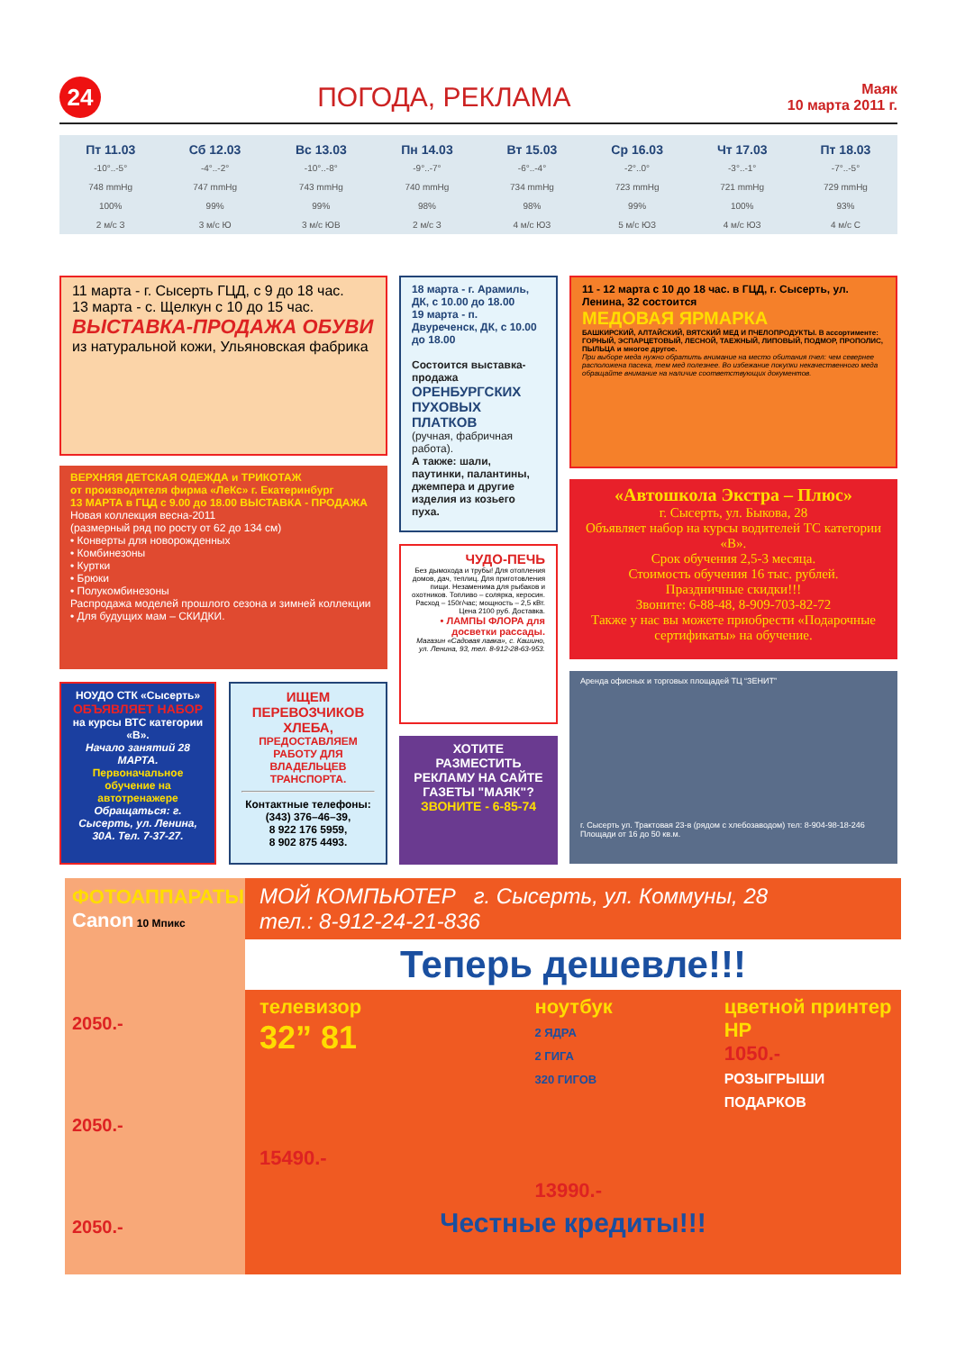24
ПОГОДА, РЕКЛАМА
Маяк
10 марта 2011 г.
| Пт 11.03 | Сб 12.03 | Вс 13.03 | Пн 14.03 | Вт 15.03 | Ср 16.03 | Чт 17.03 | Пт 18.03 |
| --- | --- | --- | --- | --- | --- | --- | --- |
| -10°..-5° | -4°..-2° | -10°..-8° | -9°..-7° | -6°..-4° | -2°..0° | -3°..-1° | -7°..-5° |
| 748 mmHg | 747 mmHg | 743 mmHg | 740 mmHg | 734 mmHg | 723 mmHg | 721 mmHg | 729 mmHg |
| 100% | 99% | 99% | 98% | 98% | 99% | 100% | 93% |
| 2 м/с З | 3 м/с Ю | 3 м/с ЮВ | 2 м/с З | 4 м/с ЮЗ | 5 м/с ЮЗ | 4 м/с ЮЗ | 4 м/с С |
11 марта - г. Сысерть ГЦД, с 9 до 18 час.
13 марта - с. Щелкун с 10 до 15 час.
ВЫСТАВКА-ПРОДАЖА ОБУВИ
из натуральной кожи, Ульяновская фабрика
18 марта - г. Арамиль, ДК, с 10.00 до 18.00
19 марта - п. Двуреченск, ДК, с 10.00 до 18.00
Состоится выставка-продажа
ОРЕНБУРГСКИХ ПУХОВЫХ ПЛАТКОВ
(ручная, фабричная работа).
А также: шали, паутинки, палантины, джемпера и другие изделия из козьего пуха.
11 - 12 марта с 10 до 18 час. в ГЦД, г. Сысерть, ул. Ленина, 32 состоится
МЕДОВАЯ ЯРМАРКА
БАШКИРСКИЙ, АЛТАЙСКИЙ, ВЯТСКИЙ МЕД И ПЧЕЛОПРОДУКТЫ. В ассортименте: ГОРНЫЙ, ЭСПАРЦЕТОВЫЙ, ЛЕСНОЙ, ТАЕЖНЫЙ, ЛИПОВЫЙ, ПОДМОР, ПРОПОЛИС, ПЫЛЬЦА и многое другое.
При выборе меда нужно обратить внимание на место обитания пчел: чем севернее расположена пасека, тем мед полезнее. Во избежание покупки некачественного меда обращайте внимание на наличие соответствующих документов.
ВЕРХНЯЯ ДЕТСКАЯ ОДЕЖДА и ТРИКОТАЖ
от производителя фирма «ЛеКс» г. Екатеринбург
13 МАРТА в ГЦД с 9.00 до 18.00 ВЫСТАВКА - ПРОДАЖА
Новая коллекция весна-2011
(размерный ряд по росту от 62 до 134 см)
• Конверты для новорожденных
• Комбинезоны
• Куртки
• Брюки
• Полукомбинезоны
Распродажа моделей прошлого сезона и зимней коллекции
• Для будущих мам – СКИДКИ.
«Автошкола Экстра – Плюс»
г. Сысерть, ул. Быкова, 28
Объявляет набор на курсы водителей ТС категории «В».
Срок обучения 2,5-3 месяца.
Стоимость обучения 16 тыс. рублей.
Праздничные скидки!!!
Звоните: 6-88-48, 8-909-703-82-72
Также у нас вы можете приобрести «Подарочные сертификаты» на обучение.
ЧУДО-ПЕЧЬ
Без дымохода и трубы! Для отопления домов, дач, теплиц. Для приготовления пищи. Незаменима для рыбаков и охотников. Топливо – солярка, керосин. Расход – 150г/час; мощность – 2,5 кВт. Цена 2100 руб. Доставка.
• ЛАМПЫ ФЛОРА для досветки рассады.
Магазин «Садовая лавка», с. Кашино, ул. Ленина, 93, тел. 8-912-28-63-953.
Аренда офисных и торговых площадей ТЦ “ЗЕНИТ”
г. Сысерть ул. Трактовая 23-в (рядом с хлебозаводом) тел: 8-904-98-18-246
Площади от 16 до 50 кв.м.
НОУДО СТК «Сысерть»
ОБЪЯВЛЯЕТ НАБОР
на курсы ВТС категории «В».
Начало занятий 28 МАРТА.
Первоначальное обучение на автотренажере
Обращаться: г. Сысерть, ул. Ленина, 30А. Тел. 7-37-27.
ИЩЕМ ПЕРЕВОЗЧИКОВ ХЛЕБА,
ПРЕДОСТАВЛЯЕМ РАБОТУ ДЛЯ ВЛАДЕЛЬЦЕВ ТРАНСПОРТА.
Контактные телефоны:
(343) 376–46–39,
8 922 176 5959,
8 902 875 4493.
ХОТИТЕ РАЗМЕСТИТЬ РЕКЛАМУ НА САЙТЕ ГАЗЕТЫ "МАЯК"?
ЗВОНИТЕ - 6-85-74
ФОТОАППАРАТЫ
Canon 10 Мпикс
2050.-
2050.-
2050.-
МОЙ КОМПЬЮТЕР г. Сысерть, ул. Коммуны, 28
тел.: 8-912-24-21-836
Теперь дешевле!!!
телевизор
32” 81
15490.-
ноутбук
2 ЯДРА
2 ГИГА
320 ГИГОВ
13990.-
цветной принтер HP
1050.-
РОЗЫГРЫШИ ПОДАРКОВ
Честные кредиты!!!